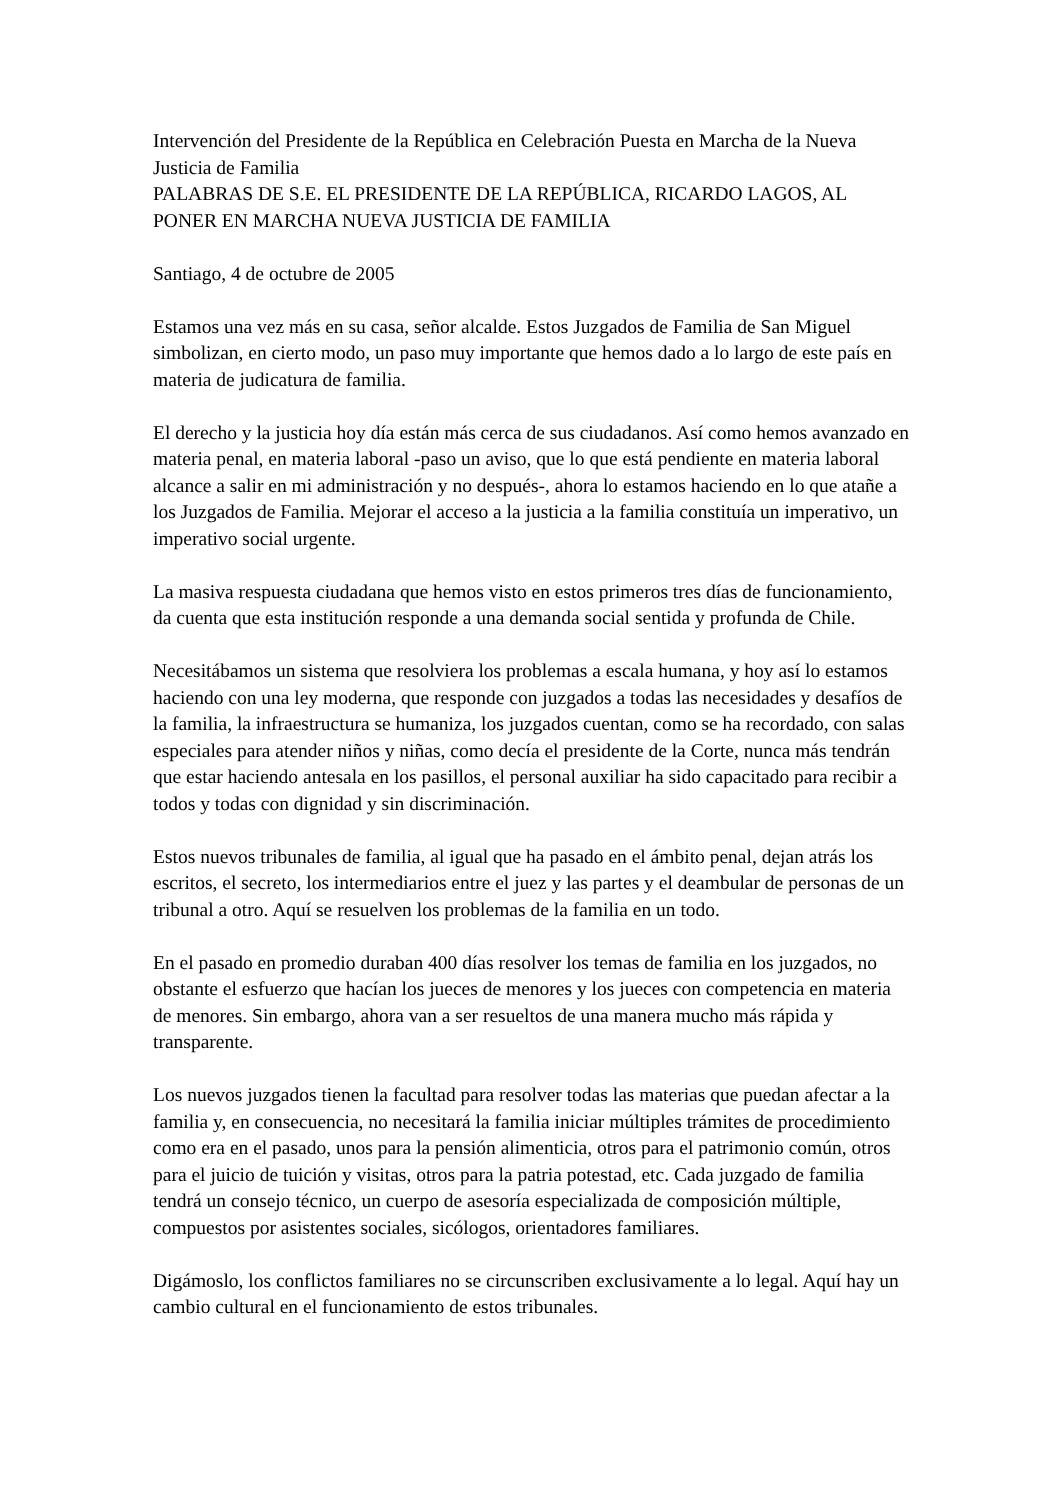Intervención del Presidente de la República en Celebración Puesta en Marcha de la Nueva Justicia de Familia
PALABRAS DE S.E. EL PRESIDENTE DE LA REPÚBLICA, RICARDO LAGOS, AL PONER EN MARCHA NUEVA JUSTICIA DE FAMILIA
Santiago, 4 de octubre de 2005
Estamos una vez más en su casa, señor alcalde. Estos Juzgados de Familia de San Miguel simbolizan, en cierto modo, un paso muy importante que hemos dado a lo largo de este país en materia de judicatura de familia.
El derecho y la justicia hoy día están más cerca de sus ciudadanos. Así como hemos avanzado en materia penal, en materia laboral -paso un aviso, que lo que está pendiente en materia laboral alcance a salir en mi administración y no después-, ahora lo estamos haciendo en lo que atañe a los Juzgados de Familia. Mejorar el acceso a la justicia a la familia constituía un imperativo, un imperativo social urgente.
La masiva respuesta ciudadana que hemos visto en estos primeros tres días de funcionamiento, da cuenta que esta institución responde a una demanda social sentida y profunda de Chile.
Necesitábamos un sistema que resolviera los problemas a escala humana, y hoy así lo estamos haciendo con una ley moderna, que responde con juzgados a todas las necesidades y desafíos de la familia, la infraestructura se humaniza, los juzgados cuentan, como se ha recordado, con salas especiales para atender niños y niñas, como decía el presidente de la Corte, nunca más tendrán que estar haciendo antesala en los pasillos, el personal auxiliar ha sido capacitado para recibir a todos y todas con dignidad y sin discriminación.
Estos nuevos tribunales de familia, al igual que ha pasado en el ámbito penal, dejan atrás los escritos, el secreto, los intermediarios entre el juez y las partes y el deambular de personas de un tribunal a otro. Aquí se resuelven los problemas de la familia en un todo.
En el pasado en promedio duraban 400 días resolver los temas de familia en los juzgados, no obstante el esfuerzo que hacían los jueces de menores y los jueces con competencia en materia de menores. Sin embargo, ahora van a ser resueltos de una manera mucho más rápida y transparente.
Los nuevos juzgados tienen la facultad para resolver todas las materias que puedan afectar a la familia y, en consecuencia, no necesitará la familia iniciar múltiples trámites de procedimiento como era en el pasado, unos para la pensión alimenticia, otros para el patrimonio común, otros para el juicio de tuición y visitas, otros para la patria potestad, etc. Cada juzgado de familia tendrá un consejo técnico, un cuerpo de asesoría especializada de composición múltiple, compuestos por asistentes sociales, sicólogos, orientadores familiares.
Digámoslo, los conflictos familiares no se circunscriben exclusivamente a lo legal. Aquí hay un cambio cultural en el funcionamiento de estos tribunales.